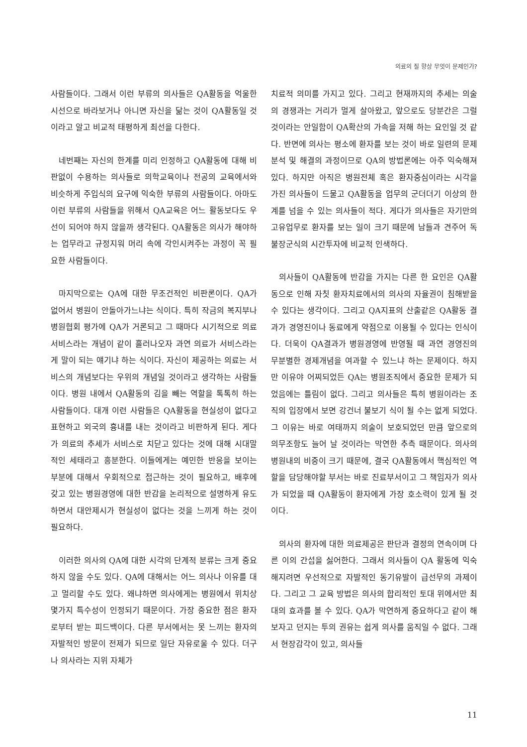의료의 질 향상 무엇이 문제인가?
사람들이다. 그래서 이런 부류의 의사들은 QA활동을 억울한 시선으로 바라보거나 아니면 자신을 닮는 것이 QA활동일 것이라고 알고 비교적 태평하게 최선을 다한다.
네번째는 자신의 한계를 미리 인정하고 QA활동에 대해 비판없이 수용하는 의사들로 의학교육이나 전공의 교육에서와 비슷하게 주입식의 요구에 익숙한 부류의 사람들이다. 아마도 이런 부류의 사람들을 위해서 QA교육은 어느 활동보다도 우선이 되어야 하지 않을까 생각된다. QA활동은 의사가 해야하는 업무라고 규정지워 머리 속에 각인시켜주는 과정이 꼭 필요한 사람들이다.
마지막으로는 QA에 대한 무조건적인 비판론이다. QA가 없어서 병원이 안돌아가느냐는 식이다. 특히 작금의 복지부나 병원협회 평가에 QA가 거론되고 그 때마다 시기적으로 의료서비스라는 개념이 같이 흘러나오자 과연 의료가 서비스라는게 말이 되는 얘기냐 하는 식이다. 자신이 제공하는 의료는 서비스의 개념보다는 우위의 개념일 것이라고 생각하는 사람들이다. 병원 내에서 QA활동의 김을 빼는 역할을 톡톡히 하는 사람들이다. 대개 이런 사람들은 QA활동을 현실성이 없다고 표현하고 외국의 흉내를 내는 것이라고 비판하게 된다. 게다가 의료의 추세가 서비스로 치닫고 있다는 것에 대해 시대말적인 세태라고 흥분한다. 이들에게는 예민한 반응을 보이는 부분에 대해서 우회적으로 접근하는 것이 필요하고, 배후에 갖고 있는 병원경영에 대한 반감을 논리적으로 설명하게 유도하면서 대안제시가 현실성이 없다는 것을 느끼게 하는 것이 필요하다.
이러한 의사의 QA에 대한 시각의 단계적 분류는 크게 중요하지 않을 수도 있다. QA에 대해서는 어느 의사나 이유를 대고 멀리할 수도 있다. 왜냐하면 의사에게는 병원에서 위치상 몇가지 특수성이 인정되기 때문이다. 가장 중요한 점은 환자로부터 받는 피드백이다. 다른 부서에서는 못 느끼는 환자의 자발적인 방문이 전제가 되므로 일단 자유로울 수 있다. 더구나 의사라는 지위 자체가
치료적 의미를 가지고 있다. 그리고 현재까지의 추세는 의술의 경쟁과는 거리가 멀게 살아왔고, 앞으로도 당분간은 그럴 것이라는 안일함이 QA확산의 가속을 저해 하는 요인일 것 같다. 반면에 의사는 평소에 환자를 보는 것이 바로 일련의 문제분석 및 해결의 과정이므로 QA의 방법론에는 아주 익숙해져 있다. 하지만 아직은 병원전체 혹은 환자중심이라는 시각을 가진 의사들이 드물고 QA활동을 업무의 군더더기 이상의 한계를 넘을 수 있는 의사들이 적다. 게다가 의사들은 자기만의 고유업무로 환자를 보는 일이 크기 때문에 남들과 견주어 독불장군식의 시간투자에 비교적 인색하다.
의사들이 QA활동에 반감을 가지는 다른 한 요인은 QA활동으로 인해 자칫 환자치료에서의 의사의 자율권이 침해받을 수 있다는 생각이다. 그리고 QA지표의 산출같은 QA활동 결과가 경영진이나 동료에게 약점으로 이용될 수 있다는 인식이다. 더욱이 QA결과가 병원경영에 반영될 때 과연 경영진의 무분별한 경제개념을 여과할 수 있느냐 하는 문제이다. 하지만 이유야 어찌되었든 QA는 병원조직에서 중요한 문제가 되었음에는 틀림이 없다. 그리고 의사들은 특히 병원이라는 조직의 입장에서 보면 강건너 불보기 식이 될 수는 없게 되었다. 그 이유는 바로 여태까지 의술이 보호되었던 만큼 앞으로의 의무조항도 늘어 날 것이라는 막연한 추측 때문이다. 의사의 병원내의 비중이 크기 때문에, 결국 QA활동에서 핵심적인 역할을 담당해야할 부서는 바로 진료부서이고 그 책임자가 의사가 되었을 때 QA활동이 환자에게 가장 호소력이 있게 될 것이다.
의사의 환자에 대한 의료제공은 판단과 결정의 연속이며 다른 이의 간섭을 싫어한다. 그래서 의사들이 QA 활동에 익숙해지려면 우선적으로 자발적인 동기유발이 급선무의 과제이다. 그리고 그 교육 방법은 의사의 합리적인 토대 위에서만 최대의 효과를 볼 수 있다. QA가 막연하게 중요하다고 같이 해보자고 던지는 투의 권유는 쉽게 의사를 움직일 수 없다. 그래서 현장감각이 있고, 의사들
11